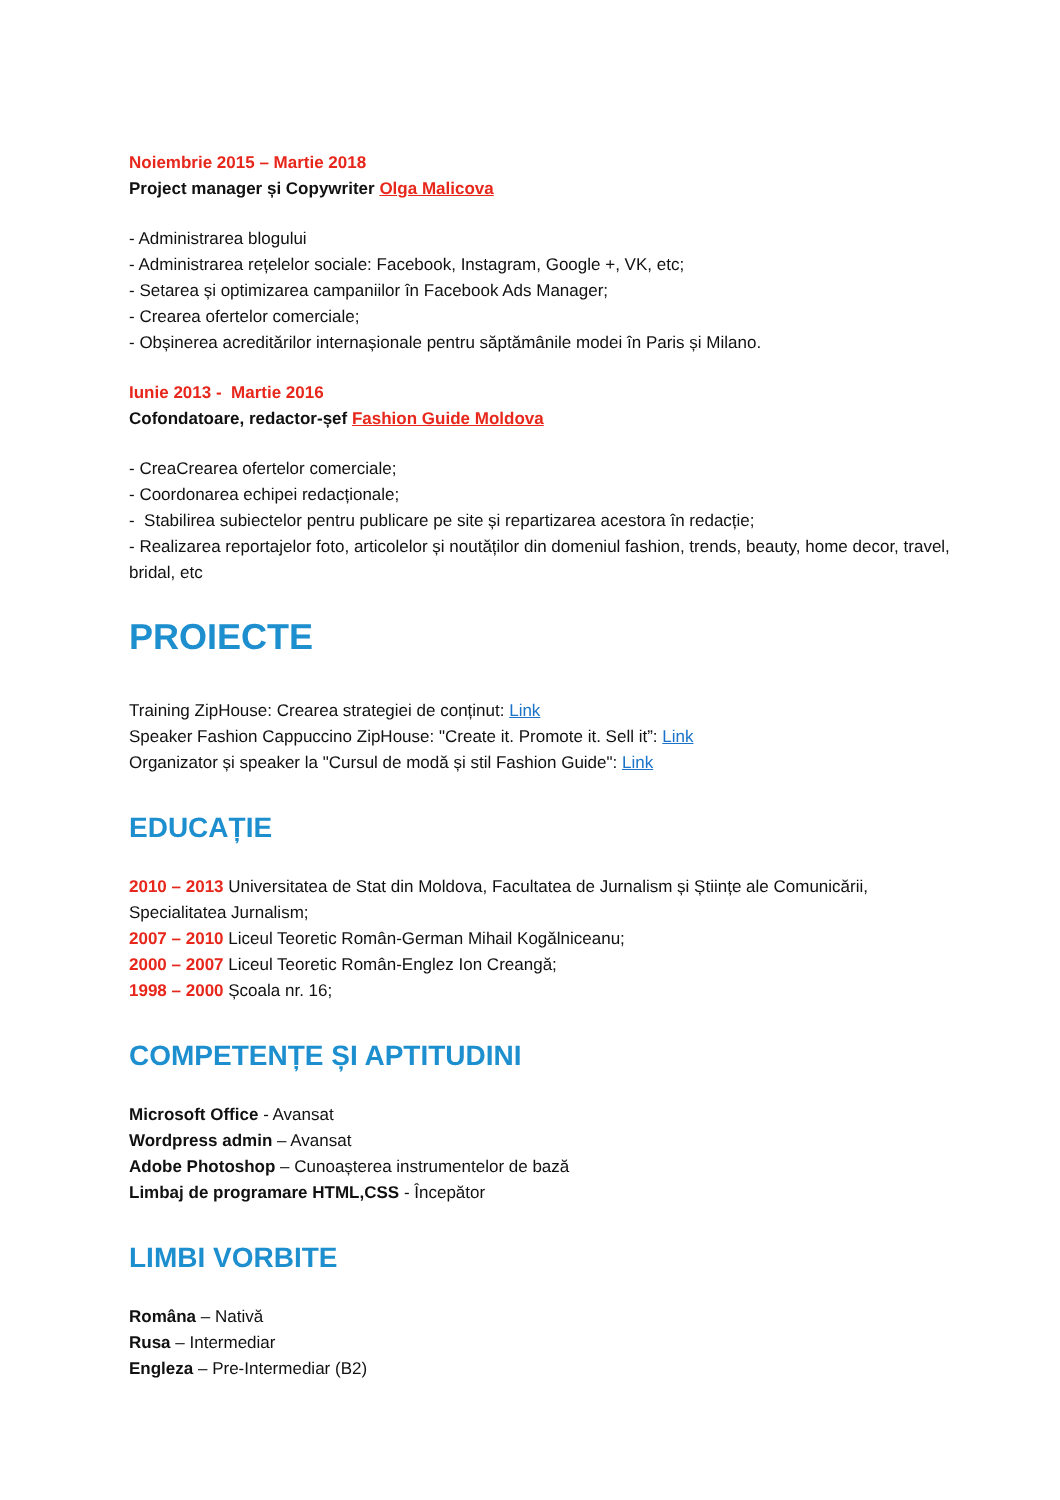Noiembrie 2015 – Martie 2018
Project manager și Copywriter Olga Malicova
- Administrarea blogului
- Administrarea rețelelor sociale: Facebook, Instagram, Google +, VK, etc;
- Setarea și optimizarea campaniilor în Facebook Ads Manager;
- Crearea ofertelor comerciale;
- Obșinerea acreditărilor internașionale pentru săptămânile modei în Paris și Milano.
Iunie 2013 - Martie 2016
Cofondatoare, redactor-șef Fashion Guide Moldova
- CreaCrearea ofertelor comerciale;
- Coordonarea echipei redacționale;
- Stabilirea subiectelor pentru publicare pe site și repartizarea acestora în redacție;
- Realizarea reportajelor foto, articolelor și noutăților din domeniul fashion, trends, beauty, home decor, travel, bridal, etc
PROIECTE
Training ZipHouse: Crearea strategiei de conținut: Link
Speaker Fashion Cappuccino ZipHouse: "Create it. Promote it. Sell it”: Link
Organizator și speaker la "Cursul de modă și stil Fashion Guide": Link
EDUCAȚIE
2010 – 2013 Universitatea de Stat din Moldova, Facultatea de Jurnalism și Științe ale Comunicării, Specialitatea Jurnalism;
2007 – 2010 Liceul Teoretic Român-German Mihail Kogălniceanu;
2000 – 2007 Liceul Teoretic Român-Englez Ion Creangă;
1998 – 2000 Școala nr. 16;
COMPETENȚE ȘI APTITUDINI
Microsoft Office - Avansat
Wordpress admin – Avansat
Adobe Photoshop – Cunoașterea instrumentelor de bază
Limbaj de programare HTML,CSS - Începător
LIMBI VORBITE
Româna – Nativă
Rusa – Intermediar
Engleza – Pre-Intermediar (B2)